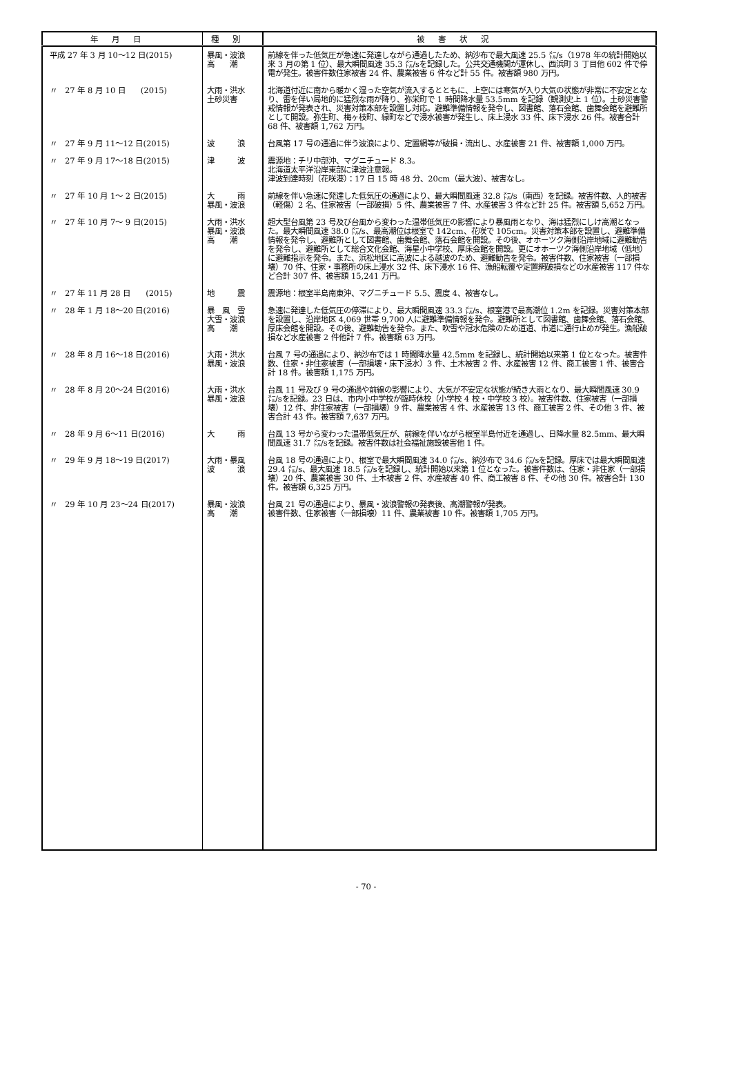| 年月日 | 種別 | 被害状況 |
| --- | --- | --- |
| 平成 27 年 3 月 10～12 日(2015) | 暴風・波浪 高 潮 | 前線を伴った低気圧が急速に発達しながら通過したため、納沙布で最大風速 25.5 ㍍/s（1978 年の統計開始以来 3 月の第 1 位）、最大瞬間風速 35.3 ㍍/sを記録した。公共交通機関が運休し、西浜町 3 丁目他 602 件で停電が発生。被害件数住家被害 24 件、農業被害 6 件など計 55 件。被害額 980 万円。 |
| 〃 27 年 8 月 10 日 (2015) | 大雨・洪水 土砂災害 | 北海道付近に南から暖かく湿った空気が流入するとともに、上空には寒気が入り大気の状態が非常に不安定となり、雷を伴い局地的に猛烈な雨が降り、弥栄町で 1 時間降水量 53.5mm を記録（観測史上 1 位）。土砂災害警戒情報が発表され、災害対策本部を設置し対応。避難準備情報を発令し、図書館、落石会館、歯舞会館を避難所として開設。弥生町、梅ヶ枝町、緑町などで浸水被害が発生し、床上浸水 33 件、床下浸水 26 件。被害合計 68 件、被害額 1,762 万円。 |
| 〃 27 年 9 月 11～12 日(2015) | 波 浪 | 台風第 17 号の通過に伴う波浪により、定置網等が破損・流出し、水産被害 21 件、被害額 1,000 万円。 |
| 〃 27 年 9 月 17～18 日(2015) | 津 波 | 震源地：チリ中部沖、マグニチュード 8.3。 北海道太平洋沿岸東部に津波注意報。 津波到達時刻（花咲港）：17 日 15 時 48 分、20cm（最大波）、被害なし。 |
| 〃 27 年 10 月 1～ 2 日(2015) | 大 雨 暴風・波浪 | 前線を伴い急速に発達した低気圧の通過により、最大瞬間風速 32.8 ㍍/s（南西）を記録。被害件数、人的被害（軽傷）2 名、住家被害（一部破損）5 件、農業被害 7 件、水産被害 3 件など計 25 件。被害額 5,652 万円。 |
| 〃 27 年 10 月 7～ 9 日(2015) | 大雨・洪水 暴風・波浪 高 潮 | 超大型台風第 23 号及び台風から変わった温帯低気圧の影響により暴風雨となり、海は猛烈にしけ高潮となった。最大瞬間風速 38.0 ㍍/s、最高潮位は根室で 142cm、花咲で 105cm。災害対策本部を設置し、避難準備情報を発令し、避難所として図書館、歯舞会館、落石会館を開設。その後、オホーツク海側沿岸地域に避難勧告を発令し、避難所として総合文化会館、海星小中学校、厚床会館を開設。更にオホーツク海側沿岸地域（低地）に避難指示を発令。また、浜松地区に高波による越波のため、避難勧告を発令。被害件数、住家被害（一部損壊）70 件、住家・事務所の床上浸水 32 件、床下浸水 16 件、漁船転覆や定置網破損などの水産被害 117 件など合計 307 件、被害額 15,241 万円。 |
| 〃 27 年 11 月 28 日 (2015) | 地 震 | 震源地：根室半島南東沖、マグニチュード 5.5、震度 4、被害なし。 |
| 〃 28 年 1 月 18～20 日(2016) | 暴 風 雪 大雪・波浪 高 潮 | 急速に発達した低気圧の停滞により、最大瞬間風速 33.3 ㍍/s、根室港で最高潮位 1.2m を記録。災害対策本部を設置し、沿岸地区 4,069 世帯 9,700 人に避難準備情報を発令。避難所として図書館、歯舞会館、落石会館、厚床会館を開設。その後、避難勧告を発令。また、吹雪や冠水危険のため道道、市道に通行止めが発生。漁船破損など水産被害 2 件他計 7 件。被害額 63 万円。 |
| 〃 28 年 8 月 16～18 日(2016) | 大雨・洪水 暴風・波浪 | 台風 7 号の通過により、納沙布では 1 時間降水量 42.5mm を記録し、統計開始以来第 1 位となった。被害件数、住家・非住家被害（一部損壊・床下浸水）3 件、土木被害 2 件、水産被害 12 件、商工被害 1 件、被害合計 18 件。被害額 1,175 万円。 |
| 〃 28 年 8 月 20～24 日(2016) | 大雨・洪水 暴風・波浪 | 台風 11 号及び 9 号の通過や前線の影響により、大気が不安定な状態が続き大雨となり、最大瞬間風速 30.9 ㍍/sを記録。23 日は、市内小中学校が臨時休校（小学校 4 校・中学校 3 校）。被害件数、住家被害（一部損壊）12 件、非住家被害（一部損壊）9 件、農業被害 4 件、水産被害 13 件、商工被害 2 件、その他 3 件、被害合計 43 件。被害額 7,637 万円。 |
| 〃 28 年 9 月 6～11 日(2016) | 大 雨 | 台風 13 号から変わった温帯低気圧が、前線を伴いながら根室半島付近を通過し、日降水量 82.5mm、最大瞬間風速 31.7 ㍍/sを記録。被害件数は社会福祉施設被害他 1 件。 |
| 〃 29 年 9 月 18～19 日(2017) | 大雨・暴風 波 浪 | 台風 18 号の通過により、根室で最大瞬間風速 34.0 ㍍/s、納沙布で 34.6 ㍍/sを記録。厚床では最大瞬間風速 29.4 ㍍/s、最大風速 18.5 ㍍/sを記録し、統計開始以来第 1 位となった。被害件数は、住家・非住家（一部損壊）20 件、農業被害 30 件、土木被害 2 件、水産被害 40 件、商工被害 8 件、その他 30 件。被害合計 130 件。被害額 6,325 万円。 |
| 〃 29 年 10 月 23～24 日(2017) | 暴風・波浪 高 潮 | 台風 21 号の通過により、暴風・波浪警報の発表後、高潮警報が発表。 被害件数、住家被害（一部損壊）11 件、農業被害 10 件。被害額 1,705 万円。 |
- 70 -